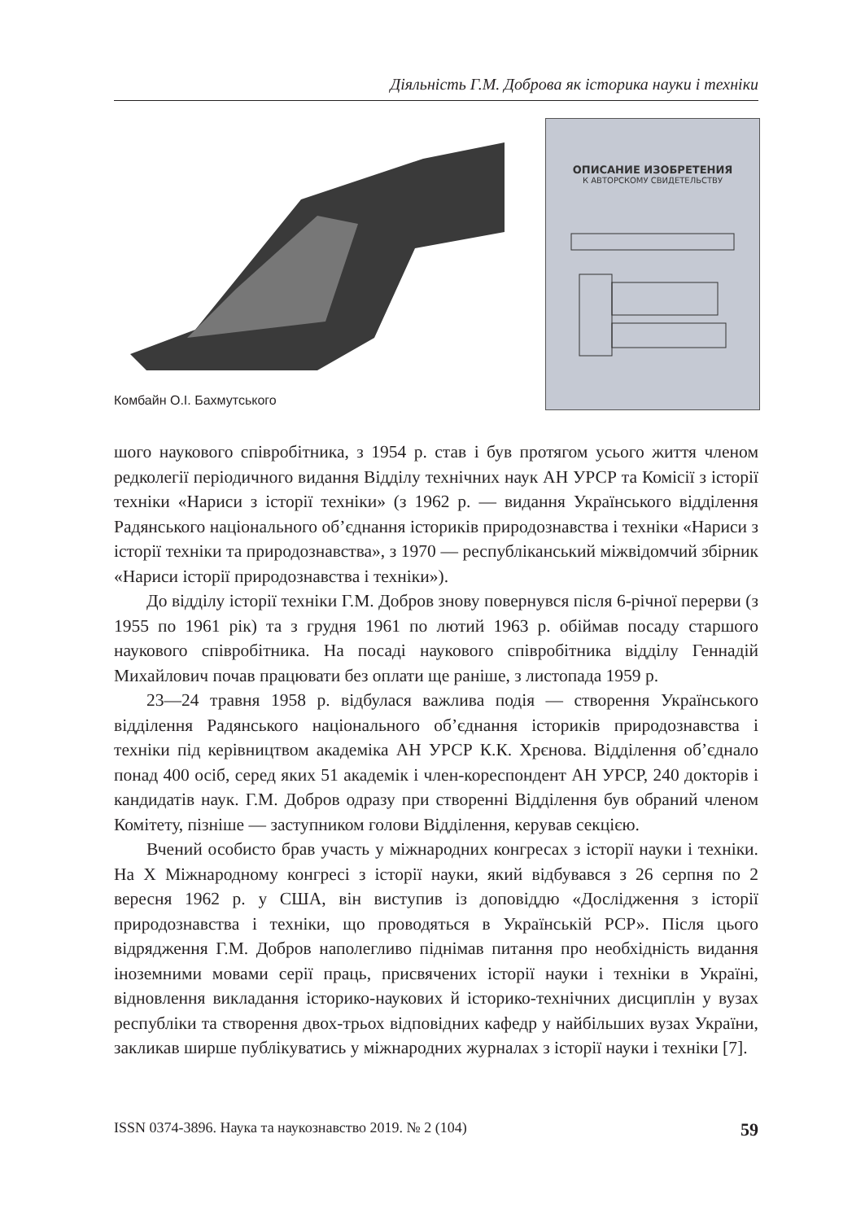Діяльність Г.М. Доброва як історика науки і техніки
ОПИСАНИЕ ИЗОБРЕТЕНИЯ
К АВТОРСКОМУ СВИДЕТЕЛЬСТВУ
Комбайн О.І. Бахмутського
шого наукового співробітника, з 1954 р. став і був протягом усього життя членом редколегії періодичного видання Відділу технічних наук АН УРСР та Комісії з історії техніки «Нариси з історії техніки» (з 1962 р. — видання Українського відділення Радянського національного об’єднання істориків природознавства і техніки «Нариси з історії техніки та природознавства», з 1970 — республіканський міжвідомчий збірник «Нариси історії природознавства і техніки»).
До відділу історії техніки Г.М. Добров знову повернувся після 6-річної перерви (з 1955 по 1961 рік) та з грудня 1961 по лютий 1963 р. обіймав посаду старшого наукового співробітника. На посаді наукового співробітника відділу Геннадій Михайлович почав працювати без оплати ще раніше, з листопада 1959 р.
23—24 травня 1958 р. відбулася важлива подія — створення Українського відділення Радянського національного об’єднання істориків природознавства і техніки під керівництвом академіка АН УРСР К.К. Хрєнова. Відділення об’єднало понад 400 осіб, серед яких 51 академік і член-кореспондент АН УРСР, 240 докторів і кандидатів наук. Г.М. Добров одразу при створенні Відділення був обраний членом Комітету, пізніше — заступником голови Відділення, керував секцією.
Вчений особисто брав участь у міжнародних конгресах з історії науки і техніки. На Х Міжнародному конгресі з історії науки, який відбувався з 26 серпня по 2 вересня 1962 р. у США, він виступив із доповіддю «Дослідження з історії природознавства і техніки, що проводяться в Українській РСР». Після цього відрядження Г.М. Добров наполегливо піднімав питання про необхідність видання іноземними мовами серії праць, присвячених історії науки і техніки в Україні, відновлення викладання історико-наукових й історико-технічних дисциплін у вузах республіки та створення двох-трьох відповідних кафедр у найбільших вузах України, закликав ширше публікуватись у міжнародних журналах з історії науки і техніки [7].
ISSN 0374-3896. Наука та наукознавство 2019. № 2 (104) 59